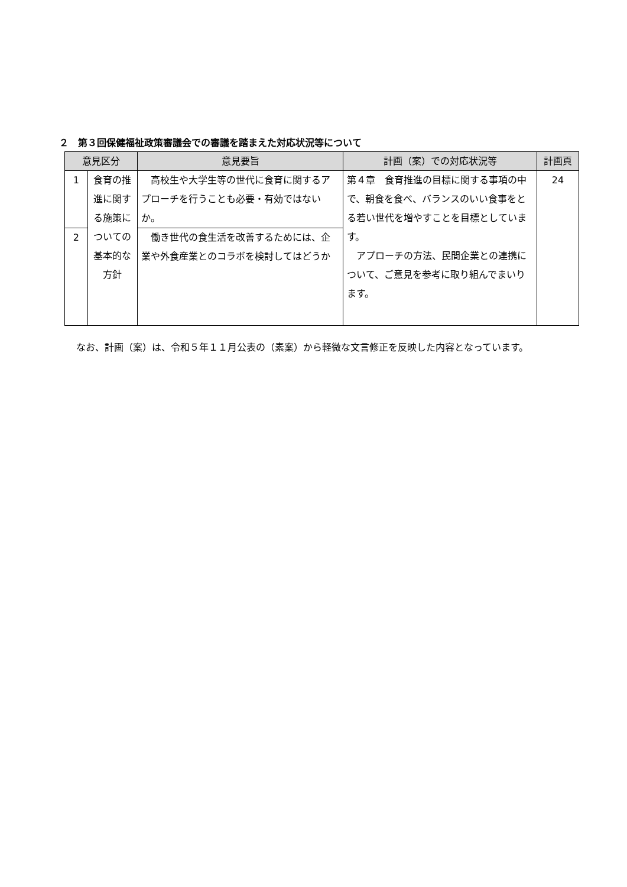２　第３回保健福祉政策審議会での審議を踏まえた対応状況等について
| 意見区分 | | 意見要旨 | 計画（案）での対応状況等 | 計画頁 |
| --- | --- | --- | --- | --- |
| 1 | 食育の推進に関する施策についての基本的な方針 | 高校生や大学生等の世代に食育に関するアプローチを行うことも必要・有効ではないか。 | 第４章 食育推進の目標に関する事項の中で、朝食を食べ、バランスのいい食事をとる若い世代を増やすことを目標としています。 アプローチの方法、民間企業との連携について、ご意見を参考に取り組んでまいります。 | 24 |
| 2 | | 働き世代の食生活を改善するためには、企業や外食産業とのコラボを検討してはどうか | | |
なお、計画（案）は、令和５年１１月公表の（素案）から軽微な文言修正を反映した内容となっています。